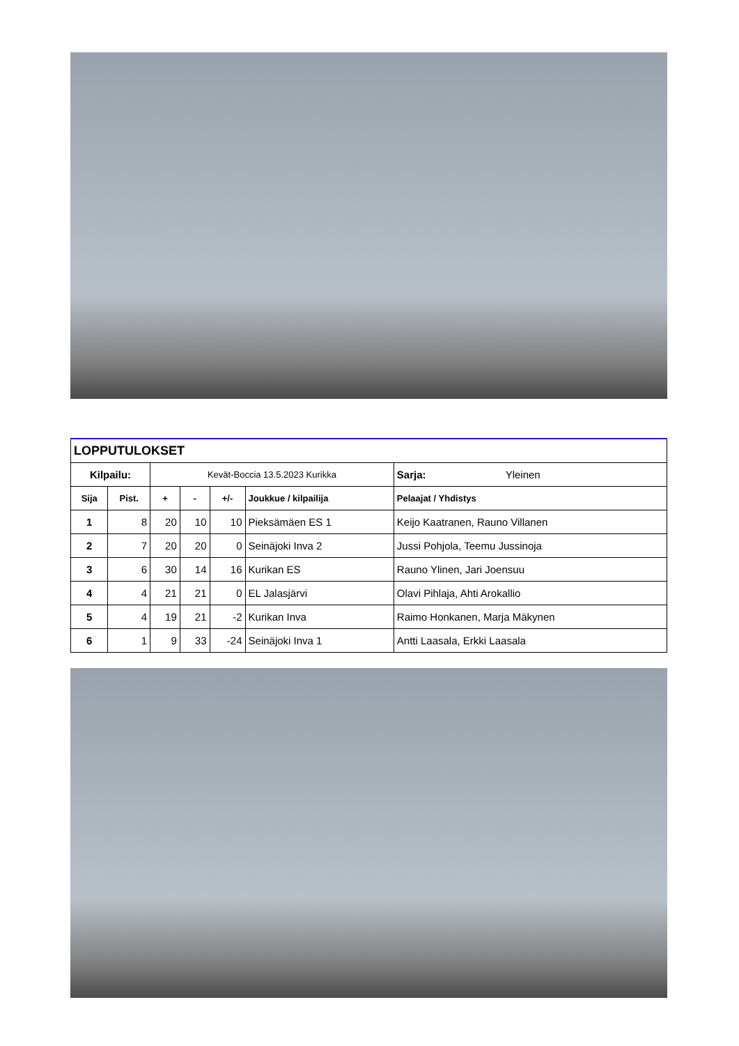| LOPPUTULOKSET | | | | | | |
| --- | --- | --- | --- | --- | --- | --- |
| Kilpailu: | | Kevät-Boccia 13.5.2023 Kurikka | | | | Sarja: Yleinen |
| Sija | Pist. | + | - | +/- | Joukkue / kilpailija | Pelaajat / Yhdistys |
| 1 | 8 | 20 | 10 | 10 | Pieksämäen ES 1 | Keijo Kaatranen, Rauno Villanen |
| 2 | 7 | 20 | 20 | 0 | Seinäjoki Inva 2 | Jussi Pohjola, Teemu Jussinoja |
| 3 | 6 | 30 | 14 | 16 | Kurikan ES | Rauno Ylinen, Jari Joensuu |
| 4 | 4 | 21 | 21 | 0 | EL Jalasjärvi | Olavi Pihlaja, Ahti Arokallio |
| 5 | 4 | 19 | 21 | -2 | Kurikan Inva | Raimo Honkanen, Marja Mäkynen |
| 6 | 1 | 9 | 33 | -24 | Seinäjoki Inva 1 | Antti Laasala, Erkki Laasala |